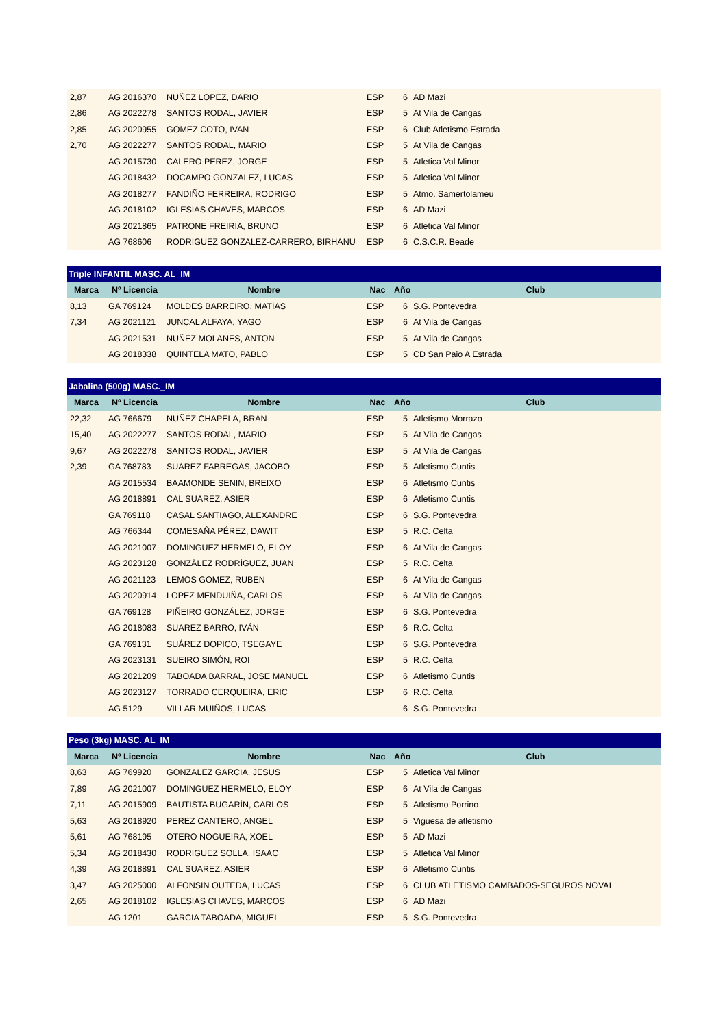| 2,87 | AG 2016370 | NUÑEZ LOPEZ, DARIO | ESP | 6 | AD Mazi |
| 2,86 | AG 2022278 | SANTOS RODAL, JAVIER | ESP | 5 | At Vila de Cangas |
| 2,85 | AG 2020955 | GOMEZ COTO, IVAN | ESP | 6 | Club Atletismo Estrada |
| 2,70 | AG 2022277 | SANTOS RODAL, MARIO | ESP | 5 | At Vila de Cangas |
| | AG 2015730 | CALERO PEREZ, JORGE | ESP | 5 | Atletica Val Minor |
| | AG 2018432 | DOCAMPO GONZALEZ, LUCAS | ESP | 5 | Atletica Val Minor |
| | AG 2018277 | FANDIÑO FERREIRA, RODRIGO | ESP | 5 | Atmo. Samertolameu |
| | AG 2018102 | IGLESIAS CHAVES, MARCOS | ESP | 6 | AD Mazi |
| | AG 2021865 | PATRONE FREIRIA, BRUNO | ESP | 6 | Atletica Val Minor |
| | AG 768606 | RODRIGUEZ GONZALEZ-CARRERO, BIRHANU | ESP | 6 | C.S.C.R. Beade |
| Triple INFANTIL MASC. AL_IM | | | | | |
| --- | --- | --- | --- | --- | --- |
| Marca | Nº Licencia | Nombre | Nac | Año | Club |
| 8,13 | GA 769124 | MOLDES BARREIRO, MATÍAS | ESP | 6 | S.G. Pontevedra |
| 7,34 | AG 2021121 | JUNCAL ALFAYA, YAGO | ESP | 6 | At Vila de Cangas |
| | AG 2021531 | NUÑEZ MOLANES, ANTON | ESP | 5 | At Vila de Cangas |
| | AG 2018338 | QUINTELA MATO, PABLO | ESP | 5 | CD San Paio A Estrada |
| Jabalina (500g) MASC._IM | | | | | |
| --- | --- | --- | --- | --- | --- |
| Marca | Nº Licencia | Nombre | Nac | Año | Club |
| 22,32 | AG 766679 | NUÑEZ CHAPELA, BRAN | ESP | 5 | Atletismo Morrazo |
| 15,40 | AG 2022277 | SANTOS RODAL, MARIO | ESP | 5 | At Vila de Cangas |
| 9,67 | AG 2022278 | SANTOS RODAL, JAVIER | ESP | 5 | At Vila de Cangas |
| 2,39 | GA 768783 | SUAREZ FABREGAS, JACOBO | ESP | 5 | Atletismo Cuntis |
| | AG 2015534 | BAAMONDE SENIN, BREIXO | ESP | 6 | Atletismo Cuntis |
| | AG 2018891 | CAL SUAREZ, ASIER | ESP | 6 | Atletismo Cuntis |
| | GA 769118 | CASAL SANTIAGO, ALEXANDRE | ESP | 6 | S.G. Pontevedra |
| | AG 766344 | COMESAÑA PÉREZ, DAWIT | ESP | 5 | R.C. Celta |
| | AG 2021007 | DOMINGUEZ HERMELO, ELOY | ESP | 6 | At Vila de Cangas |
| | AG 2023128 | GONZÁLEZ RODRÍGUEZ, JUAN | ESP | 5 | R.C. Celta |
| | AG 2021123 | LEMOS GOMEZ, RUBEN | ESP | 6 | At Vila de Cangas |
| | AG 2020914 | LOPEZ MENDUIÑA, CARLOS | ESP | 6 | At Vila de Cangas |
| | GA 769128 | PIÑEIRO GONZÁLEZ, JORGE | ESP | 6 | S.G. Pontevedra |
| | AG 2018083 | SUAREZ BARRO, IVÁN | ESP | 6 | R.C. Celta |
| | GA 769131 | SUÁREZ DOPICO, TSEGAYE | ESP | 6 | S.G. Pontevedra |
| | AG 2023131 | SUEIRO SIMÓN, ROI | ESP | 5 | R.C. Celta |
| | AG 2021209 | TABOADA BARRAL, JOSE MANUEL | ESP | 6 | Atletismo Cuntis |
| | AG 2023127 | TORRADO CERQUEIRA, ERIC | ESP | 6 | R.C. Celta |
| | AG 5129 | VILLAR MUIÑOS, LUCAS | | 6 | S.G. Pontevedra |
| Peso (3kg) MASC. AL_IM | | | | | |
| --- | --- | --- | --- | --- | --- |
| Marca | Nº Licencia | Nombre | Nac | Año | Club |
| 8,63 | AG 769920 | GONZALEZ GARCIA, JESUS | ESP | 5 | Atletica Val Minor |
| 7,89 | AG 2021007 | DOMINGUEZ HERMELO, ELOY | ESP | 6 | At Vila de Cangas |
| 7,11 | AG 2015909 | BAUTISTA BUGARÍN, CARLOS | ESP | 5 | Atletismo Porrino |
| 5,63 | AG 2018920 | PEREZ CANTERO, ANGEL | ESP | 5 | Viguesa de atletismo |
| 5,61 | AG 768195 | OTERO NOGUEIRA, XOEL | ESP | 5 | AD Mazi |
| 5,34 | AG 2018430 | RODRIGUEZ SOLLA, ISAAC | ESP | 5 | Atletica Val Minor |
| 4,39 | AG 2018891 | CAL SUAREZ, ASIER | ESP | 6 | Atletismo Cuntis |
| 3,47 | AG 2025000 | ALFONSIN OUTEDA, LUCAS | ESP | 6 | CLUB ATLETISMO CAMBADOS-SEGUROS NOVAL |
| 2,65 | AG 2018102 | IGLESIAS CHAVES, MARCOS | ESP | 6 | AD Mazi |
| | AG 1201 | GARCIA TABOADA, MIGUEL | ESP | 5 | S.G. Pontevedra |